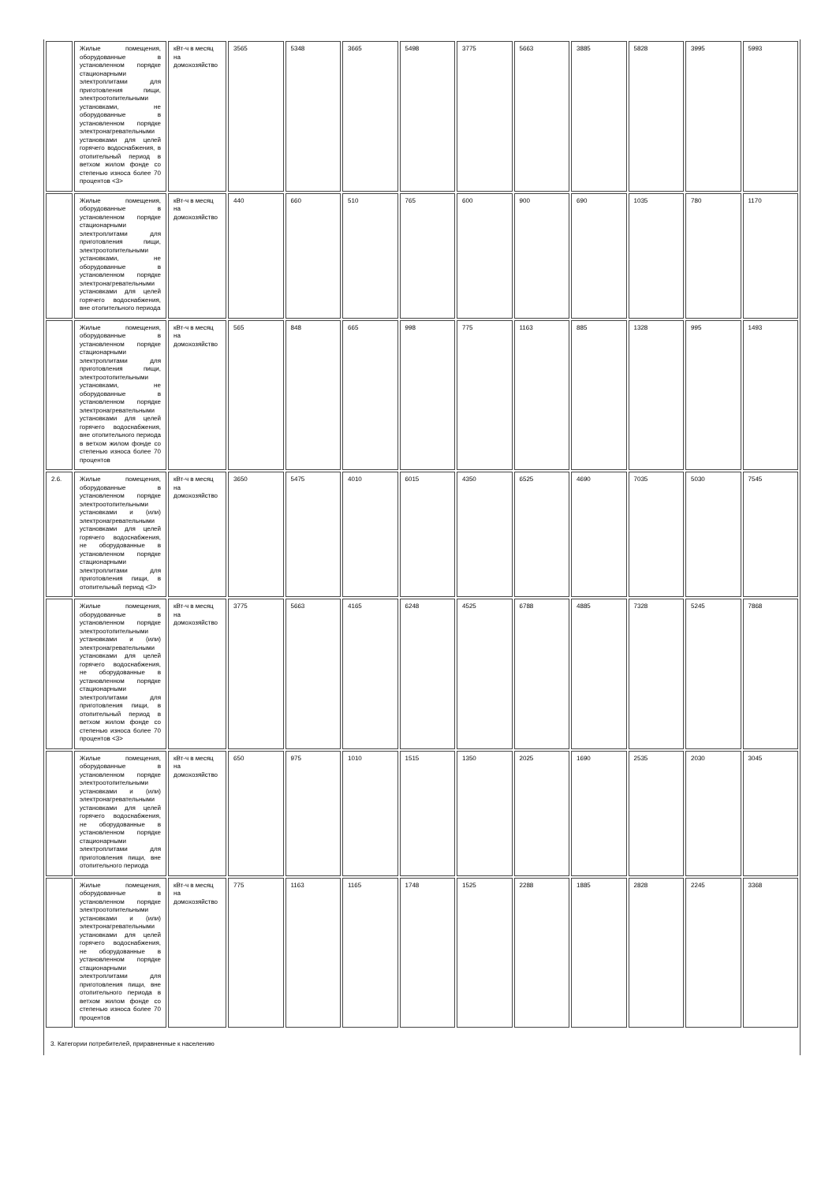| | Жилые помещения, оборудованные в установленном порядке стационарными электроплитами для приготовления пищи, электроотопительными установками, не оборудованные в установленном порядке электронагревательными установками для целей горячего водоснабжения, в отопительный период в ветхом жилом фонде со степенью износа более 70 процентов <3> | кВт-ч в месяц на домохозяйство | 3565 | 5348 | 3665 | 5498 | 3775 | 5663 | 3885 | 5828 | 3995 | 5993 |
| | Жилые помещения, оборудованные в установленном порядке стационарными электроплитами для приготовления пищи, электроотопительными установками, не оборудованные в установленном порядке электронагревательными установками для целей горячего водоснабжения, вне отопительного периода | кВт-ч в месяц на домохозяйство | 440 | 660 | 510 | 765 | 600 | 900 | 690 | 1035 | 780 | 1170 |
| | Жилые помещения, оборудованные в установленном порядке стационарными электроплитами для приготовления пищи, электроотопительными установками, не оборудованные в установленном порядке электронагревательными установками для целей горячего водоснабжения, вне отопительного периода в ветхом жилом фонде со степенью износа более 70 процентов | кВт-ч в месяц на домохозяйство | 565 | 848 | 665 | 998 | 775 | 1163 | 885 | 1328 | 995 | 1493 |
| 2.6. | Жилые помещения, оборудованные в установленном порядке электроотопительными установками и (или) электронагревательными установками для целей горячего водоснабжения, не оборудованные в установленном порядке стационарными электроплитами для приготовления пищи, в отопительный период <3> | кВт-ч в месяц на домохозяйство | 3650 | 5475 | 4010 | 6015 | 4350 | 6525 | 4690 | 7035 | 5030 | 7545 |
| | Жилые помещения, оборудованные в установленном порядке электроотопительными установками и (или) электронагревательными установками для целей горячего водоснабжения, не оборудованные в установленном порядке стационарными электроплитами для приготовления пищи, в отопительный период в ветхом жилом фонде со степенью износа более 70 процентов <3> | кВт-ч в месяц на домохозяйство | 3775 | 5663 | 4165 | 6248 | 4525 | 6788 | 4885 | 7328 | 5245 | 7868 |
| | Жилые помещения, оборудованные в установленном порядке электроотопительными установками и (или) электронагревательными установками для целей горячего водоснабжения, не оборудованные в установленном порядке стационарными электроплитами для приготовления пищи, вне отопительного периода | кВт-ч в месяц на домохозяйство | 650 | 975 | 1010 | 1515 | 1350 | 2025 | 1690 | 2535 | 2030 | 3045 |
| | Жилые помещения, оборудованные в установленном порядке электроотопительными установками и (или) электронагревательными установками для целей горячего водоснабжения, не оборудованные в установленном порядке стационарными электроплитами для приготовления пищи, вне отопительного периода в ветхом жилом фонде со степенью износа более 70 процентов | кВт-ч в месяц на домохозяйство | 775 | 1163 | 1165 | 1748 | 1525 | 2288 | 1885 | 2828 | 2245 | 3368 |
| 3. Категории потребителей, приравненные к населению | | | | | | | | | | | | |